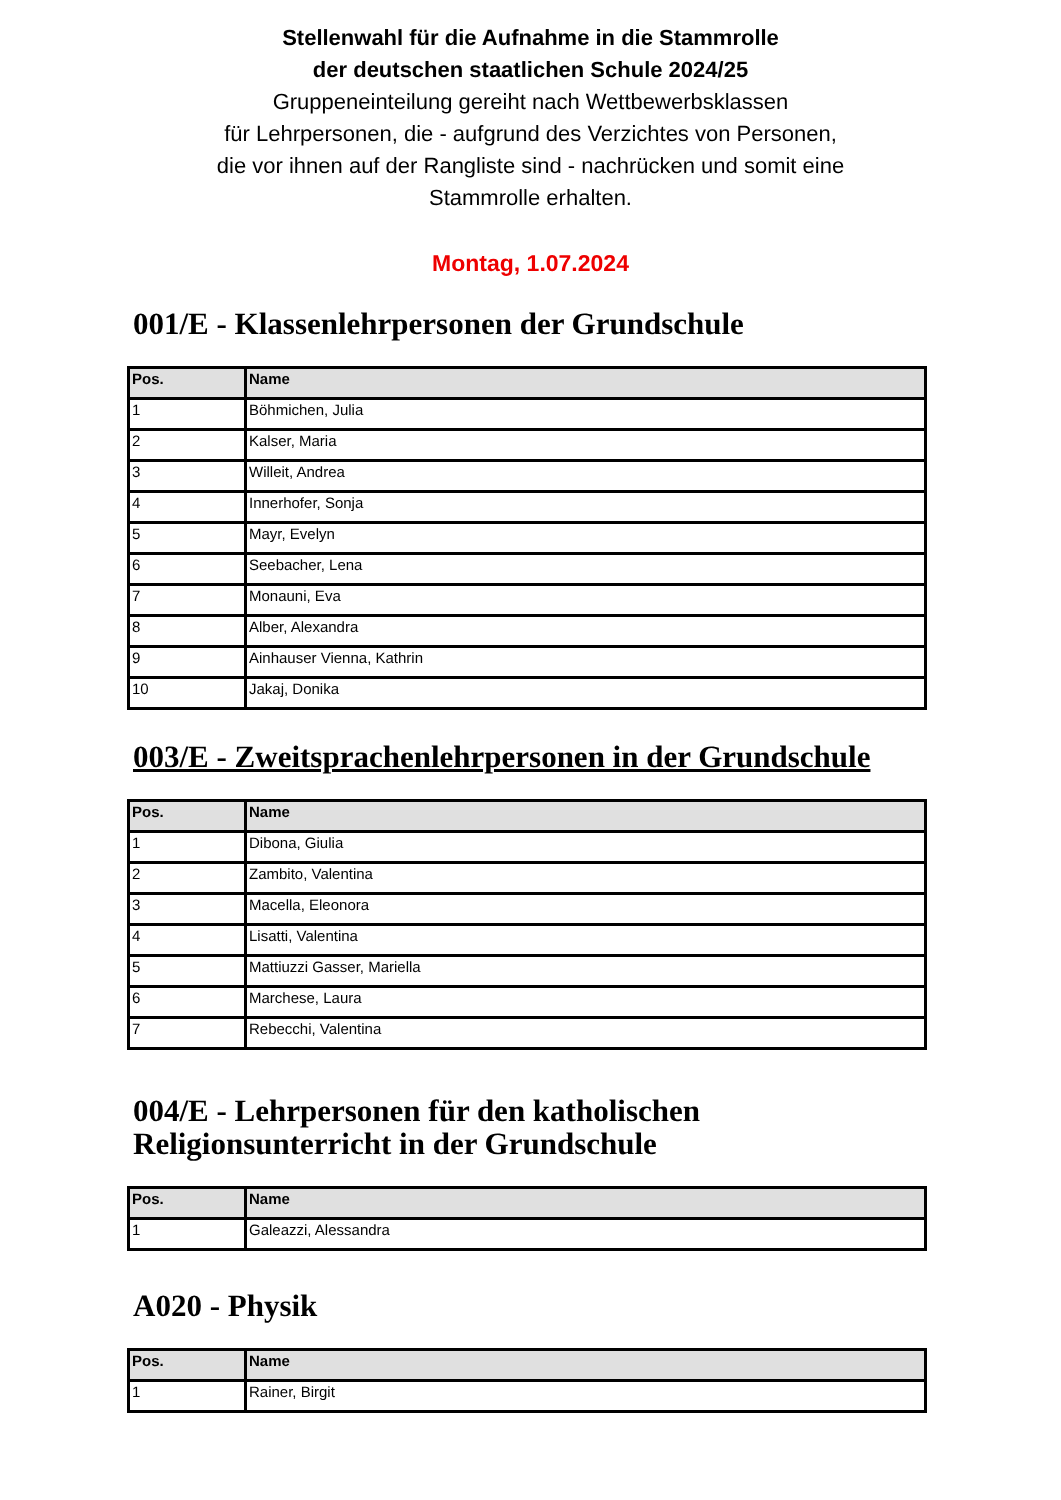Stellenwahl für die Aufnahme in die Stammrolle
der deutschen staatlichen Schule 2024/25
Gruppeneinteilung gereiht nach Wettbewerbsklassen
für Lehrpersonen, die - aufgrund des Verzichtes von Personen,
die vor ihnen auf der Rangliste sind - nachrücken und somit eine
Stammrolle erhalten.
Montag, 1.07.2024
001/E - Klassenlehrpersonen der Grundschule
| Pos. | Name |
| --- | --- |
| 1 | Böhmichen, Julia |
| 2 | Kalser, Maria |
| 3 | Willeit, Andrea |
| 4 | Innerhofer, Sonja |
| 5 | Mayr, Evelyn |
| 6 | Seebacher, Lena |
| 7 | Monauni, Eva |
| 8 | Alber, Alexandra |
| 9 | Ainhauser Vienna, Kathrin |
| 10 | Jakaj, Donika |
003/E - Zweitsprachenlehrpersonen in der Grundschule
| Pos. | Name |
| --- | --- |
| 1 | Dibona, Giulia |
| 2 | Zambito, Valentina |
| 3 | Macella, Eleonora |
| 4 | Lisatti, Valentina |
| 5 | Mattiuzzi Gasser, Mariella |
| 6 | Marchese, Laura |
| 7 | Rebecchi, Valentina |
004/E - Lehrpersonen für den katholischen
Religionsunterricht in der Grundschule
| Pos. | Name |
| --- | --- |
| 1 | Galeazzi, Alessandra |
A020 - Physik
| Pos. | Name |
| --- | --- |
| 1 | Rainer, Birgit |